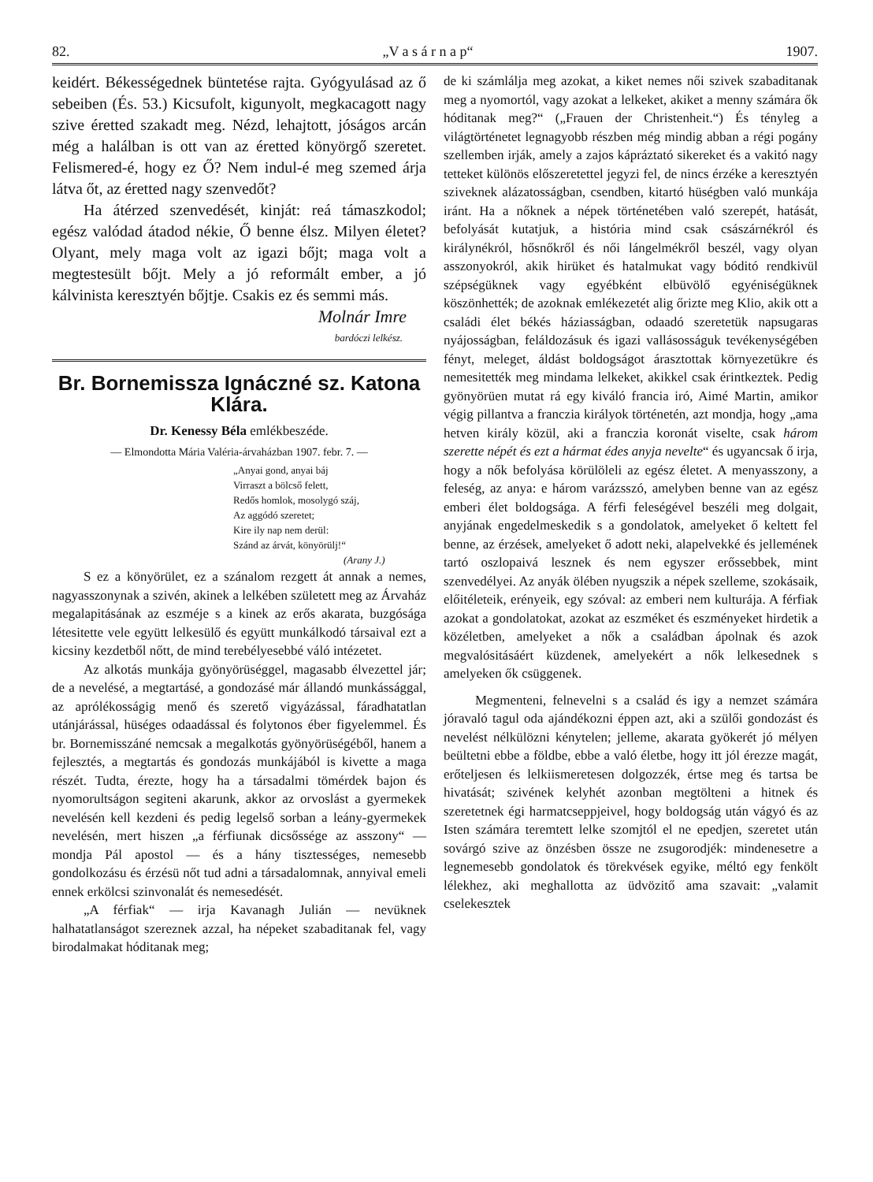82. „V a s á r n a p“1907.
keidért. Békességednek büntetése rajta. Gyógyulásad az ő sebeiben (És. 53.) Kicsufolt, kigunyolt, megkacagott nagy szive éretted szakadt meg. Nézd, lehajtott, jóságos arcán még a halálban is ott van az éretted könyörgő szeretet. Felismered-é, hogy ez Ő? Nem indul-é meg szemed árja látva őt, az éretted nagy szenvedőt?
Ha átérzed szenvedését, kinját: reá támaszkodol; egész valódad átadod nékie, Ő benne élsz. Milyen életet? Olyant, mely maga volt az igazi bőjt; maga volt a megtestesült bőjt. Mely a jó reformált ember, a jó kálvinista keresztyén bőjtje. Csakis ez és semmi más.
Molnár Imre
bardóczi lelkész.
Br. Bornemissza Ignáczné sz. Katona Klára.
Dr. Kenessy Béla emlékbeszéde.
— Elmondotta Mária Valéria-árvaházban 1907. febr. 7. —
„Anyai gond, anyai báj
Virraszt a bölcső felett,
Redős homlok, mosolygó száj,
Az aggódó szeretet;
Kire ily nap nem derül:
Szánd az árvát, könyörülj!“
(Arany J.)
S ez a könyörület, ez a szánalom rezgett át annak a nemes, nagyasszonynak a szivén, akinek a lelkében született meg az Árvaház megalapitásának az eszméje s a kinek az erős akarata, buzgósága létesitette vele együtt lelkesülő és együtt munkálkodó társaival ezt a kicsiny kezdetből nőtt, de mind terebélyesebbé váló intézetet.
Az alkotás munkája gyönyörüséggel, magasabb élvezettel jár; de a nevelésé, a megtartásé, a gondozásé már állandó munkássággal, az aprólékosságig menő és szerető vigyázással, fáradhatatlan utánjárással, hüséges odaadással és folytonos éber figyelemmel. És br. Bornemisszáné nemcsak a megalkotás gyönyörüségéből, hanem a fejlesztés, a megtartás és gondozás munkájából is kivette a maga részét. Tudta, érezte, hogy ha a társadalmi tömérdek bajon és nyomorultságon segiteni akarunk, akkor az orvoslást a gyermekek nevelésén kell kezdeni és pedig legelső sorban a leány-gyermekek nevelésén, mert hiszen „a férfiunak dicsőssége az asszony“ — mondja Pál apostol — és a hány tisztességes, nemesebb gondolkozásu és érzésü nőt tud adni a társadalomnak, annyival emeli ennek erkölcsi szinvonalát és nemesedését.
„A férfiak“ — irja Kavanagh Julián — nevüknek halhatatlanságot szereznek azzal, ha népeket szabaditanak fel, vagy birodalmakat hóditanak meg;
de ki számlálja meg azokat, a kiket nemes női szivek szabaditanak meg a nyomortól, vagy azokat a lelkeket, akiket a menny számára ők hóditanak meg?“ („Frauen der Christenheit.“) És tényleg a világtörténetet legnagyobb részben még mindig abban a régi pogány szellemben irják, amely a zajos kápráztató sikereket és a vakitó nagy tetteket különös előszeretettel jegyzi fel, de nincs érzéke a keresztyén sziveknek alázatosságban, csendben, kitartó hüségben való munkája iránt. Ha a nőknek a népek történetében való szerepét, hatását, befolyását kutatjuk, a história mind csak császárnékról és királynékról, hősnőkről és női lángelmékről beszél, vagy olyan asszonyokról, akik hirüket és hatalmukat vagy bóditó rendkivül szépségüknek vagy egyébként elbüvölő egyéniségüknek köszönhették; de azoknak emlékezetét alig őrizte meg Klio, akik ott a családi élet békés háziasságban, odaadó szeretetük napsugaras nyájosságban, feláldozásuk és igazi vallásosságuk tevékenységében fényt, meleget, áldást boldogságot árasztottak környezetükre és nemesitették meg mindama lelkeket, akikkel csak érintkeztek. Pedig gyönyörüen mutat rá egy kiváló francia iró, Aimé Martin, amikor végig pillantva a franczia királyok történetén, azt mondja, hogy „ama hetven király közül, aki a franczia koronát viselte, csak három szerette népét és ezt a hármat édes anyja nevelte“ és ugyancsak ő irja, hogy a nők befolyása körülöleli az egész életet. A menyasszony, a feleség, az anya: e három varázsszó, amelyben benne van az egész emberi élet boldogsága. A férfi feleségével beszéli meg dolgait, anyjának engedelmeskedik s a gondolatok, amelyeket ő keltett fel benne, az érzések, amelyeket ő adott neki, alapelvekké és jellemének tartó oszlopaivá lesznek és nem egyszer erőssebbek, mint szenvedélyei. Az anyák ölében nyugszik a népek szelleme, szokásaik, előitéleteik, erényeik, egy szóval: az emberi nem kulturája. A férfiak azokat a gondolatokat, azokat az eszméket és eszményeket hirdetik a közéletben, amelyeket a nők a családban ápolnak és azok megvalósitásáért küzdenek, amelyekért a nők lelkesednek s amelyeken ők csüggenek.
Megmenteni, felnevelni s a család és igy a nemzet számára jóravaló tagul oda ajándékozni éppen azt, aki a szülői gondozást és nevelést nélkülözni kénytelen; jelleme, akarata gyökerét jó mélyen beültetni ebbe a földbe, ebbe a való életbe, hogy itt jól érezze magát, erőteljesen és lelkiismeretesen dolgozzék, értse meg és tartsa be hivatását; szivének kelyhét azonban megtölteni a hitnek és szeretetnek égi harmatcseppjeivel, hogy boldogság után vágyó és az Isten számára teremtett lelke szomjtól el ne epedjen, szeretet után sovárgó szive az önzésben össze ne zsugorodjék: mindenesetre a legnemesebb gondolatok és törekvések egyike, méltó egy fenkölt lélekhez, aki meghallotta az üdvözitő ama szavait: „valamit cselekesztek